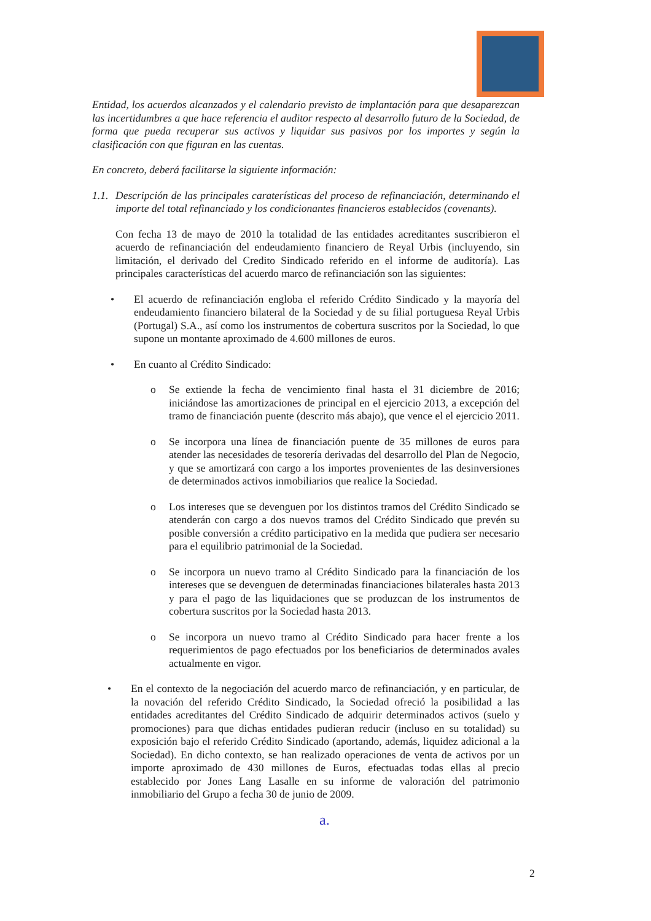Entidad, los acuerdos alcanzados y el calendario previsto de implantación para que desaparezcan las incertidumbres a que hace referencia el auditor respecto al desarrollo futuro de la Sociedad, de forma que pueda recuperar sus activos y liquidar sus pasivos por los importes y según la clasificación con que figuran en las cuentas.
En concreto, deberá facilitarse la siguiente información:
1.1. Descripción de las principales caraterísticas del proceso de refinanciación, determinando el importe del total refinanciado y los condicionantes financieros establecidos (covenants).
Con fecha 13 de mayo de 2010 la totalidad de las entidades acreditantes suscribieron el acuerdo de refinanciación del endeudamiento financiero de Reyal Urbis (incluyendo, sin limitación, el derivado del Credito Sindicado referido en el informe de auditoría). Las principales características del acuerdo marco de refinanciación son las siguientes:
• El acuerdo de refinanciación engloba el referido Crédito Sindicado y la mayoría del endeudamiento financiero bilateral de la Sociedad y de su filial portuguesa Reyal Urbis (Portugal) S.A., así como los instrumentos de cobertura suscritos por la Sociedad, lo que supone un montante aproximado de 4.600 millones de euros.
• En cuanto al Crédito Sindicado:
o Se extiende la fecha de vencimiento final hasta el 31 diciembre de 2016; iniciándose las amortizaciones de principal en el ejercicio 2013, a excepción del tramo de financiación puente (descrito más abajo), que vence el el ejercicio 2011.
o Se incorpora una línea de financiación puente de 35 millones de euros para atender las necesidades de tesorería derivadas del desarrollo del Plan de Negocio, y que se amortizará con cargo a los importes provenientes de las desinversiones de determinados activos inmobiliarios que realice la Sociedad.
o Los intereses que se devenguen por los distintos tramos del Crédito Sindicado se atenderán con cargo a dos nuevos tramos del Crédito Sindicado que prevén su posible conversión a crédito participativo en la medida que pudiera ser necesario para el equilibrio patrimonial de la Sociedad.
o Se incorpora un nuevo tramo al Crédito Sindicado para la financiación de los intereses que se devenguen de determinadas financiaciones bilaterales hasta 2013 y para el pago de las liquidaciones que se produzcan de los instrumentos de cobertura suscritos por la Sociedad hasta 2013.
o Se incorpora un nuevo tramo al Crédito Sindicado para hacer frente a los requerimientos de pago efectuados por los beneficiarios de determinados avales actualmente en vigor.
• En el contexto de la negociación del acuerdo marco de refinanciación, y en particular, de la novación del referido Crédito Sindicado, la Sociedad ofreció la posibilidad a las entidades acreditantes del Crédito Sindicado de adquirir determinados activos (suelo y promociones) para que dichas entidades pudieran reducir (incluso en su totalidad) su exposición bajo el referido Crédito Sindicado (aportando, además, liquidez adicional a la Sociedad). En dicho contexto, se han realizado operaciones de venta de activos por un importe aproximado de 430 millones de Euros, efectuadas todas ellas al precio establecido por Jones Lang Lasalle en su informe de valoración del patrimonio inmobiliario del Grupo a fecha 30 de junio de 2009.
a.
2